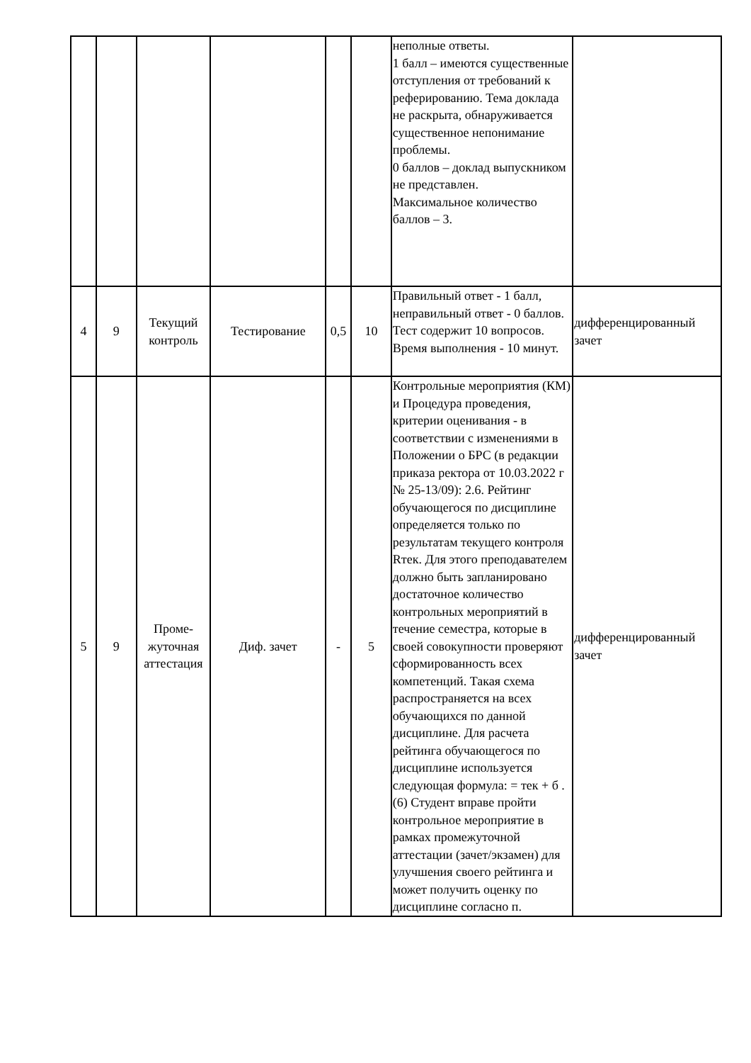| | | | | | | неполные ответы. 1 балл – имеются существенные отступления от требований к реферированию. Тема доклада не раскрыта, обнаруживается существенное непонимание проблемы. 0 баллов – доклад выпускником не представлен. Максимальное количество баллов – 3. | |
| 4 | 9 | Текущий контроль | Тестирование | 0,5 | 10 | Правильный ответ - 1 балл, неправильный ответ - 0 баллов. Тест содержит 10 вопросов. Время выполнения - 10 минут. | дифференцированный зачет |
| 5 | 9 | Проме-жуточная аттестация | Диф. зачет | - | 5 | Контрольные мероприятия (КМ) и Процедура проведения, критерии оценивания - в соответствии с изменениями в Положении о БРС (в редакции приказа ректора от 10.03.2022 г № 25-13/09): 2.6. Рейтинг обучающегося по дисциплине определяется только по результатам текущего контроля Rтек. Для этого преподавателем должно быть запланировано достаточное количество контрольных мероприятий в течение семестра, которые в своей совокупности проверяют сформированность всех компетенций. Такая схема распространяется на всех обучающихся по данной дисциплине. Для расчета рейтинга обучающегося по дисциплине используется следующая формула: = тек + б . (6) Студент вправе пройти контрольное мероприятие в рамках промежуточной аттестации (зачет/экзамен) для улучшения своего рейтинга и может получить оценку по дисциплине согласно п. | дифференцированный зачет |